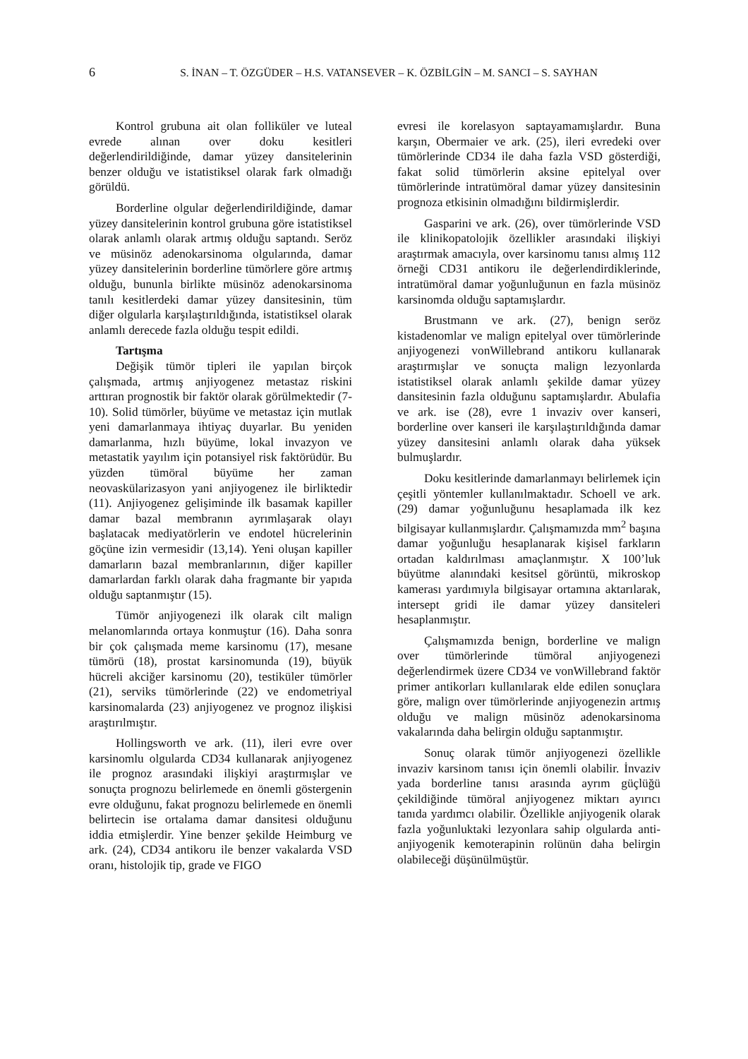6 S. İNAN – T. ÖZGÜDER – H.S. VATANSEVER – K. ÖZBİLGİN – M. SANCI – S. SAYHAN
Kontrol grubuna ait olan folliküler ve luteal evrede alınan over doku kesitleri değerlendirildiğinde, damar yüzey dansitelerinin benzer olduğu ve istatistiksel olarak fark olmadığı görüldü.
Borderline olgular değerlendirildiğinde, damar yüzey dansitelerinin kontrol grubuna göre istatistiksel olarak anlamlı olarak artmış olduğu saptandı. Seröz ve müsinöz adenokarsinoma olgularında, damar yüzey dansitelerinin borderline tümörlere göre artmış olduğu, bununla birlikte müsinöz adenokarsinoma tanılı kesitlerdeki damar yüzey dansitesinin, tüm diğer olgularla karşılaştırıldığında, istatistiksel olarak anlamlı derecede fazla olduğu tespit edildi.
Tartışma
Değişik tümör tipleri ile yapılan birçok çalışmada, artmış anjiyogenez metastaz riskini arttıran prognostik bir faktör olarak görülmektedir (7-10). Solid tümörler, büyüme ve metastaz için mutlak yeni damarlanmaya ihtiyaç duyarlar. Bu yeniden damarlanma, hızlı büyüme, lokal invazyon ve metastatik yayılım için potansiyel risk faktörüdür. Bu yüzden tümöral büyüme her zaman neovaskülarizasyon yani anjiyogenez ile birliktedir (11). Anjiyogenez gelişiminde ilk basamak kapiller damar bazal membranın ayrımlaşarak olayı başlatacak mediyatörlerin ve endotel hücrelerinin göçüne izin vermesidir (13,14). Yeni oluşan kapiller damarların bazal membranlarının, diğer kapiller damarlardan farklı olarak daha fragmante bir yapıda olduğu saptanmıştır (15).
Tümör anjiyogenezi ilk olarak cilt malign melanomlarında ortaya konmuştur (16). Daha sonra bir çok çalışmada meme karsinomu (17), mesane tümörü (18), prostat karsinomunda (19), büyük hücreli akciğer karsinomu (20), testiküler tümörler (21), serviks tümörlerinde (22) ve endometriyal karsinomalarda (23) anjiyogenez ve prognoz ilişkisi araştırılmıştır.
Hollingsworth ve ark. (11), ileri evre over karsinomlu olgularda CD34 kullanarak anjiyogenez ile prognoz arasındaki ilişkiyi araştırmışlar ve sonuçta prognozu belirlemede en önemli göstergenin evre olduğunu, fakat prognozu belirlemede en önemli belirtecin ise ortalama damar dansitesi olduğunu iddia etmişlerdir. Yine benzer şekilde Heimburg ve ark. (24), CD34 antikoru ile benzer vakalarda VSD oranı, histolojik tip, grade ve FIGO
evresi ile korelasyon saptayamamışlardır. Buna karşın, Obermaier ve ark. (25), ileri evredeki over tümörlerinde CD34 ile daha fazla VSD gösterdiği, fakat solid tümörlerin aksine epitelyal over tümörlerinde intratümöral damar yüzey dansitesinin prognoza etkisinin olmadığını bildirmişlerdir.
Gasparini ve ark. (26), over tümörlerinde VSD ile klinikopatolojik özellikler arasındaki ilişkiyi araştırmak amacıyla, over karsinomu tanısı almış 112 örneği CD31 antikoru ile değerlendirdiklerinde, intratümöral damar yoğunluğunun en fazla müsinöz karsinomda olduğu saptamışlardır.
Brustmann ve ark. (27), benign seröz kistadenomlar ve malign epitelyal over tümörlerinde anjiyogenezi vonWillebrand antikoru kullanarak araştırmışlar ve sonuçta malign lezyonlarda istatistiksel olarak anlamlı şekilde damar yüzey dansitesinin fazla olduğunu saptamışlardır. Abulafia ve ark. ise (28), evre 1 invaziv over kanseri, borderline over kanseri ile karşılaştırıldığında damar yüzey dansitesini anlamlı olarak daha yüksek bulmuşlardır.
Doku kesitlerinde damarlanmayı belirlemek için çeşitli yöntemler kullanılmaktadır. Schoell ve ark. (29) damar yoğunluğunu hesaplamada ilk kez bilgisayar kullanmışlardır. Çalışmamızda mm<sup>2</sup> başına damar yoğunluğu hesaplanarak kişisel farkların ortadan kaldırılması amaçlanmıştır. X 100’luk büyütme alanındaki kesitsel görüntü, mikroskop kamerası yardımıyla bilgisayar ortamına aktarılarak, intersept gridi ile damar yüzey dansiteleri hesaplanmıştır.
Çalışmamızda benign, borderline ve malign over tümörlerinde tümöral anjiyogenezi değerlendirmek üzere CD34 ve vonWillebrand faktör primer antikorları kullanılarak elde edilen sonuçlara göre, malign over tümörlerinde anjiyogenezin artmış olduğu ve malign müsinöz adenokarsinoma vakalarında daha belirgin olduğu saptanmıştır.
Sonuç olarak tümör anjiyogenezi özellikle invaziv karsinom tanısı için önemli olabilir. İnvaziv yada borderline tanısı arasında ayrım güçlüğü çekildiğinde tümöral anjiyogenez miktarı ayırıcı tanıda yardımcı olabilir. Özellikle anjiyogenik olarak fazla yoğunluktaki lezyonlara sahip olgularda anti-anjiyogenik kemoterapinin rolünün daha belirgin olabileceği düşünülmüştür.